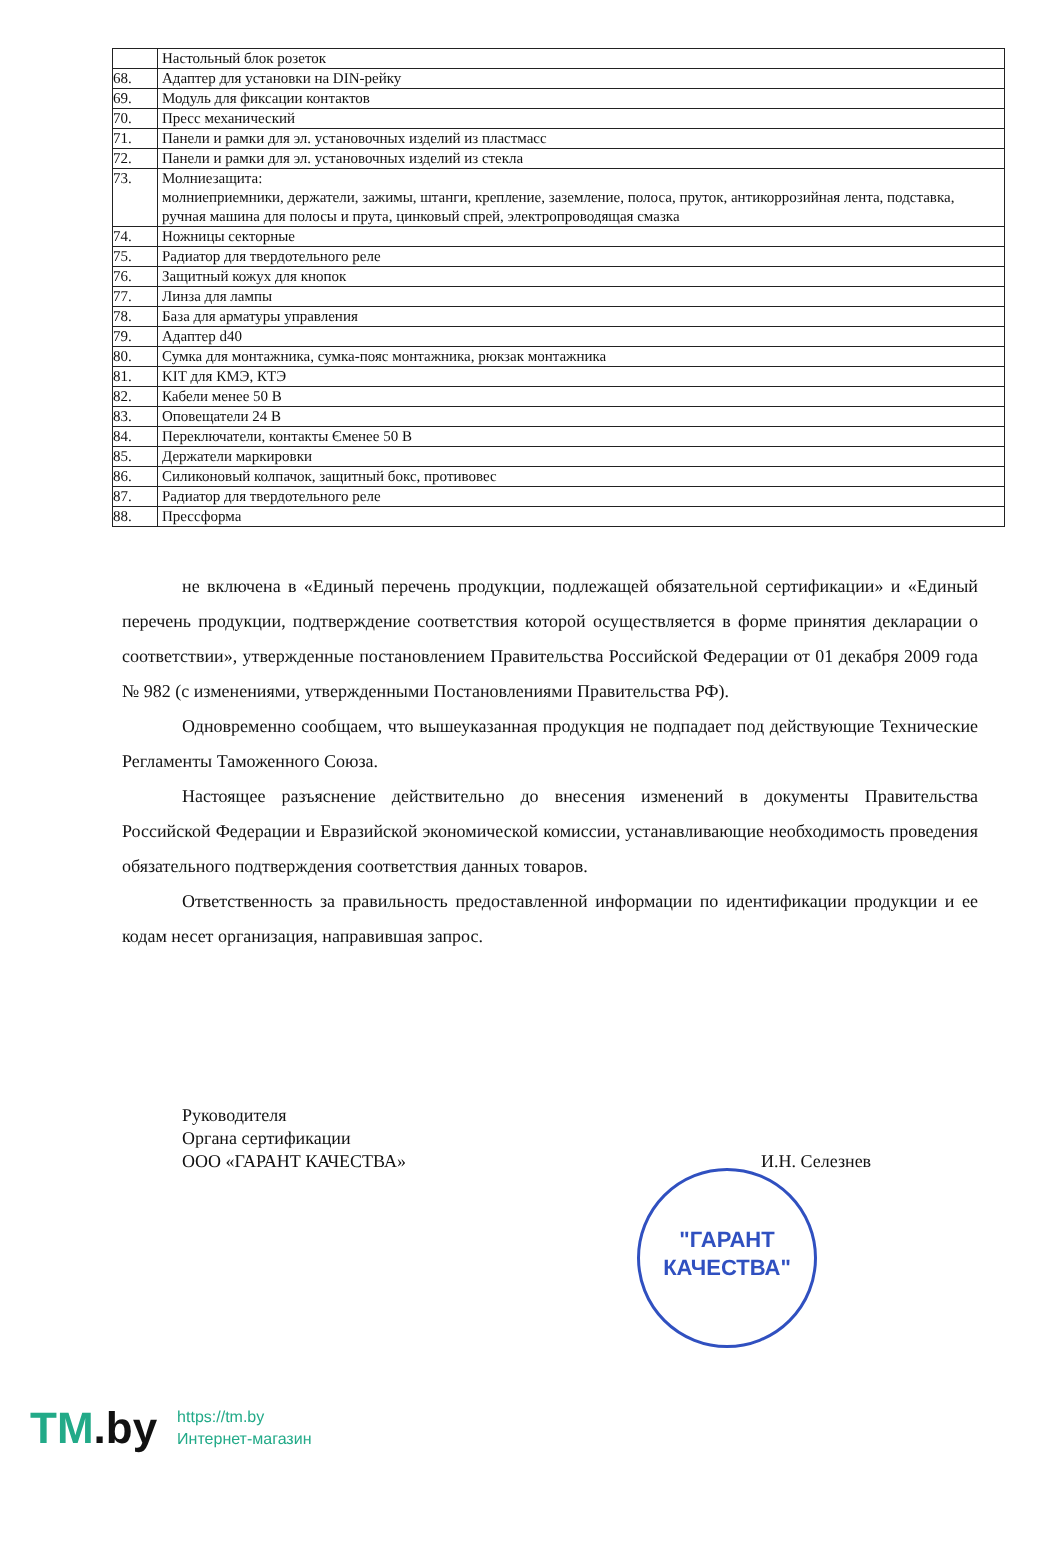| | Настольный блок розеток |
| 68. | Адаптер для установки на DIN-рейку |
| 69. | Модуль для фиксации контактов |
| 70. | Пресс механический |
| 71. | Панели и рамки для эл. установочных изделий из пластмасс |
| 72. | Панели и рамки для эл. установочных изделий из стекла |
| 73. | Молниезащита: молниеприемники, держатели, зажимы, штанги, крепление, заземление, полоса, пруток, антикоррозийная лента, подставка, ручная машина для полосы и прута, цинковый спрей, электропроводящая смазка |
| 74. | Ножницы секторные |
| 75. | Радиатор для твердотельного реле |
| 76. | Защитный кожух для кнопок |
| 77. | Линза для лампы |
| 78. | База для арматуры управления |
| 79. | Адаптер d40 |
| 80. | Сумка для монтажника, сумка-пояс монтажника, рюкзак монтажника |
| 81. | KIT для КМЭ, КТЭ |
| 82. | Кабели менее 50 В |
| 83. | Оповещатели 24 В |
| 84. | Переключатели, контакты Єменее 50 В |
| 85. | Держатели маркировки |
| 86. | Силиконовый колпачок, защитный бокс, противовес |
| 87. | Радиатор для твердотельного реле |
| 88. | Прессформа |
не включена в «Единый перечень продукции, подлежащей обязательной сертификации» и «Единый перечень продукции, подтверждение соответствия которой осуществляется в форме принятия декларации о соответствии», утвержденные постановлением Правительства Российской Федерации от 01 декабря 2009 года № 982 (с изменениями, утвержденными Постановлениями Правительства РФ).
Одновременно сообщаем, что вышеуказанная продукция не подпадает под действующие Технические Регламенты Таможенного Союза.
Настоящее разъяснение действительно до внесения изменений в документы Правительства Российской Федерации и Евразийской экономической комиссии, устанавливающие необходимость проведения обязательного подтверждения соответствия данных товаров.
Ответственность за правильность предоставленной информации по идентификации продукции и ее кодам несет организация, направившая запрос.
Руководителя
Органа сертификации
ООО «ГАРАНТ КАЧЕСТВА»
И.Н. Селезнев
"ГАРАНТ
КАЧЕСТВА"
TM.by
https://tm.by
Интернет-магазин